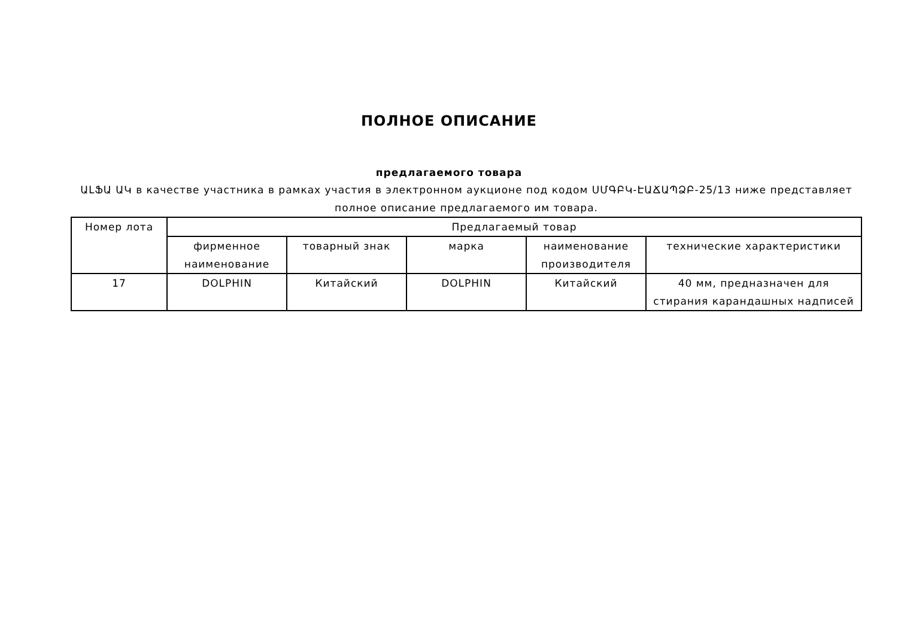ПОЛНОЕ ОПИСАНИЕ
предлагаемого товара
ԱԼՖԱ ԱԿ в качестве участника в рамках участия в электронном аукционе под кодом ՍՄԳԲԿ-ԷԱՃԱՊՁԲ-25/13 ниже представляет полное описание предлагаемого им товара.
| Номер лота | Предлагаемый товар | | | | |
| --- | --- | --- | --- | --- | --- |
| | фирменное наименование | товарный знак | марка | наименование производителя | технические характеристики |
| 17 | DOLPHIN | Китайский | DOLPHIN | Китайский | 40 мм, предназначен для стирания карандашных надписей |